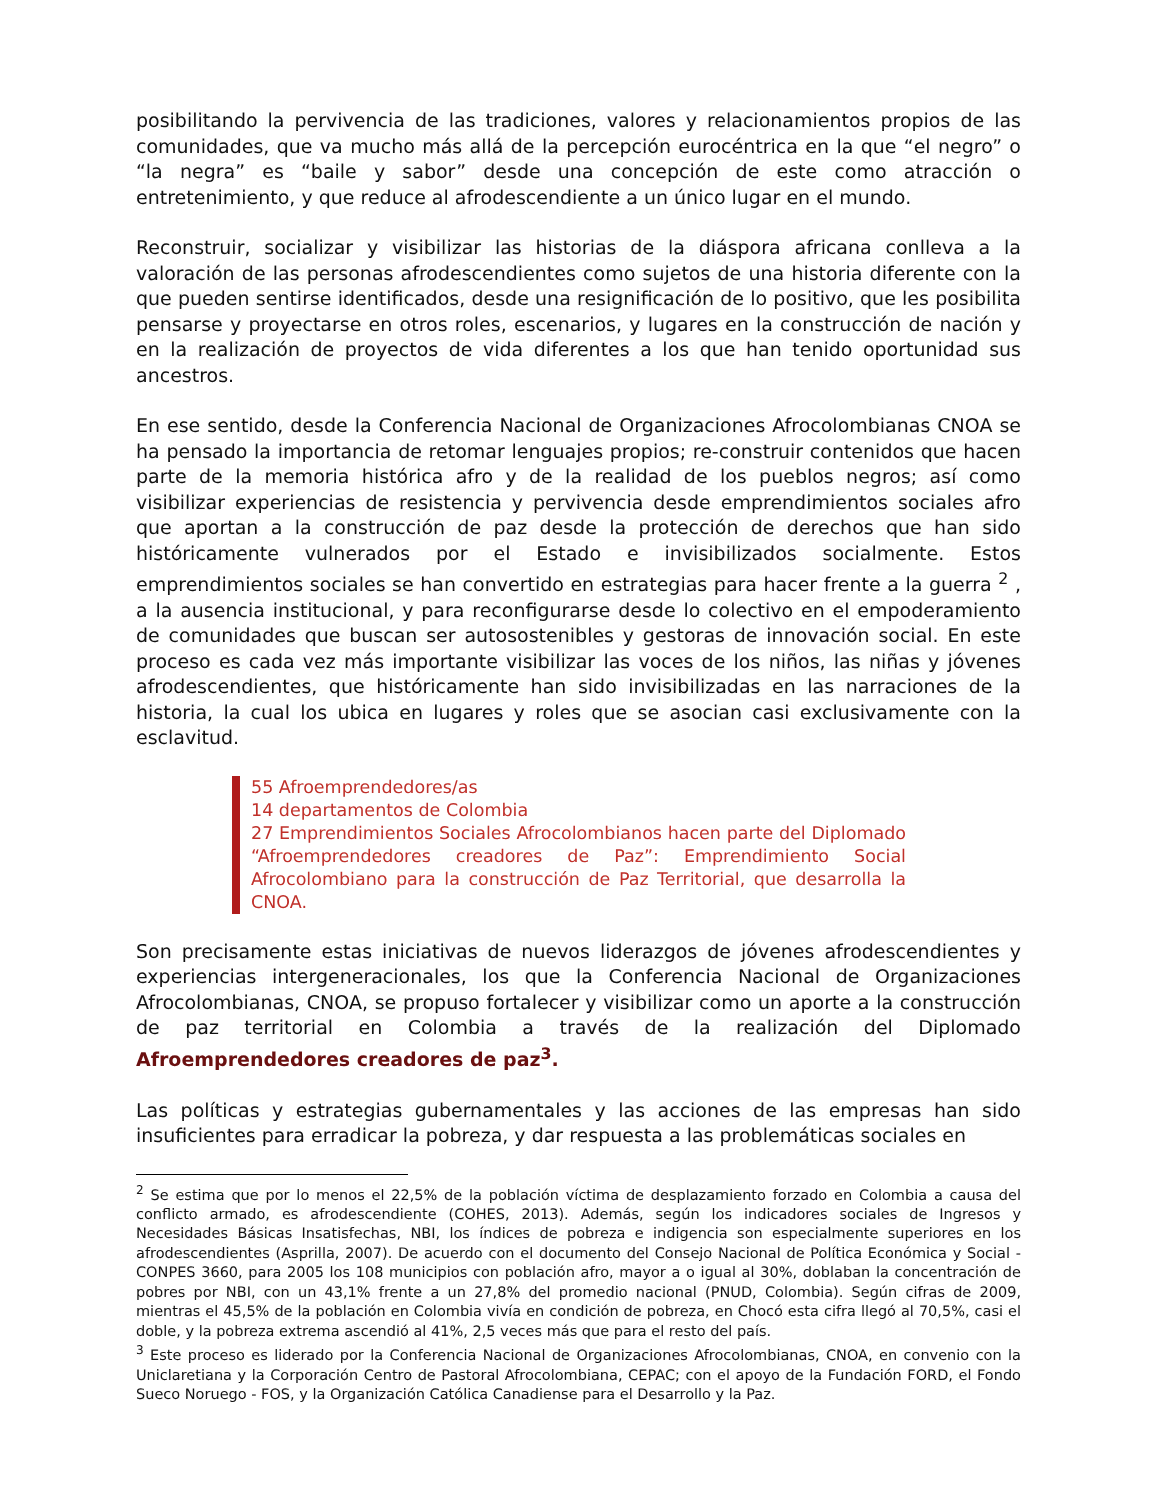posibilitando la pervivencia de las tradiciones, valores y relacionamientos propios de las comunidades, que va mucho más allá de la percepción eurocéntrica en la que “el negro” o “la negra” es “baile y sabor” desde una concepción de este como atracción o entretenimiento, y que reduce al afrodescendiente a un único lugar en el mundo.
Reconstruir, socializar y visibilizar las historias de la diáspora africana conlleva a la valoración de las personas afrodescendientes como sujetos de una historia diferente con la que pueden sentirse identificados, desde una resignificación de lo positivo, que les posibilita pensarse y proyectarse en otros roles, escenarios, y lugares en la construcción de nación y en la realización de proyectos de vida diferentes a los que han tenido oportunidad sus ancestros.
En ese sentido, desde la Conferencia Nacional de Organizaciones Afrocolombianas CNOA se ha pensado la importancia de retomar lenguajes propios; re-construir contenidos que hacen parte de la memoria histórica afro y de la realidad de los pueblos negros; así como visibilizar experiencias de resistencia y pervivencia desde emprendimientos sociales afro que aportan a la construcción de paz desde la protección de derechos que han sido históricamente vulnerados por el Estado e invisibilizados socialmente. Estos emprendimientos sociales se han convertido en estrategias para hacer frente a la guerra <sup>2</sup> , a la ausencia institucional, y para reconfigurarse desde lo colectivo en el empoderamiento de comunidades que buscan ser autosostenibles y gestoras de innovación social. En este proceso es cada vez más importante visibilizar las voces de los niños, las niñas y jóvenes afrodescendientes, que históricamente han sido invisibilizadas en las narraciones de la historia, la cual los ubica en lugares y roles que se asocian casi exclusivamente con la esclavitud.
55 Afroemprendedores/as
14 departamentos de Colombia
27 Emprendimientos Sociales Afrocolombianos hacen parte del Diplomado “Afroemprendedores creadores de Paz”: Emprendimiento Social Afrocolombiano para la construcción de Paz Territorial, que desarrolla la CNOA.
Son precisamente estas iniciativas de nuevos liderazgos de jóvenes afrodescendientes y experiencias intergeneracionales, los que la Conferencia Nacional de Organizaciones Afrocolombianas, CNOA, se propuso fortalecer y visibilizar como un aporte a la construcción de paz territorial en Colombia a través de la realización del Diplomado Afroemprendedores creadores de paz<sup>3</sup>.
Las políticas y estrategias gubernamentales y las acciones de las empresas han sido insuficientes para erradicar la pobreza, y dar respuesta a las problemáticas sociales en
<sup>2</sup> Se estima que por lo menos el 22,5% de la población víctima de desplazamiento forzado en Colombia a causa del conflicto armado, es afrodescendiente (COHES, 2013). Además, según los indicadores sociales de Ingresos y Necesidades Básicas Insatisfechas, NBI, los índices de pobreza e indigencia son especialmente superiores en los afrodescendientes (Asprilla, 2007). De acuerdo con el documento del Consejo Nacional de Política Económica y Social - CONPES 3660, para 2005 los 108 municipios con población afro, mayor a o igual al 30%, doblaban la concentración de pobres por NBI, con un 43,1% frente a un 27,8% del promedio nacional (PNUD, Colombia). Según cifras de 2009, mientras el 45,5% de la población en Colombia vivía en condición de pobreza, en Chocó esta cifra llegó al 70,5%, casi el doble, y la pobreza extrema ascendió al 41%, 2,5 veces más que para el resto del país.
<sup>3</sup> Este proceso es liderado por la Conferencia Nacional de Organizaciones Afrocolombianas, CNOA, en convenio con la Uniclaretiana y la Corporación Centro de Pastoral Afrocolombiana, CEPAC; con el apoyo de la Fundación FORD, el Fondo Sueco Noruego - FOS, y la Organización Católica Canadiense para el Desarrollo y la Paz.